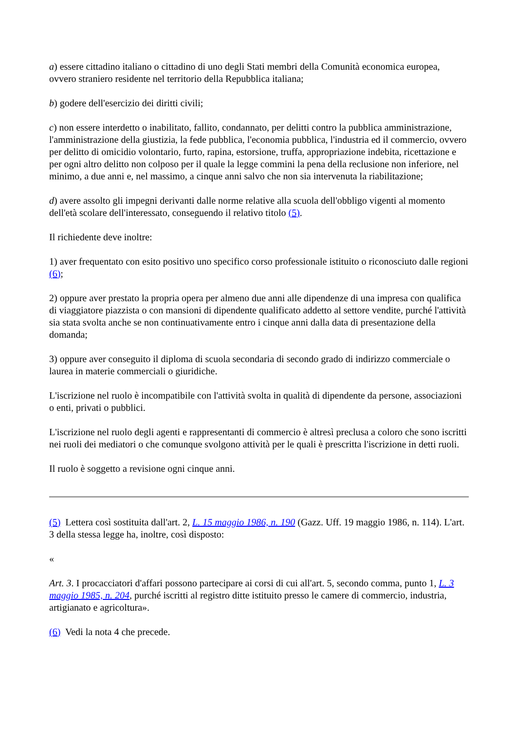a) essere cittadino italiano o cittadino di uno degli Stati membri della Comunità economica europea, ovvero straniero residente nel territorio della Repubblica italiana;
b) godere dell'esercizio dei diritti civili;
c) non essere interdetto o inabilitato, fallito, condannato, per delitti contro la pubblica amministrazione, l'amministrazione della giustizia, la fede pubblica, l'economia pubblica, l'industria ed il commercio, ovvero per delitto di omicidio volontario, furto, rapina, estorsione, truffa, appropriazione indebita, ricettazione e per ogni altro delitto non colposo per il quale la legge commini la pena della reclusione non inferiore, nel minimo, a due anni e, nel massimo, a cinque anni salvo che non sia intervenuta la riabilitazione;
d) avere assolto gli impegni derivanti dalle norme relative alla scuola dell'obbligo vigenti al momento dell'età scolare dell'interessato, conseguendo il relativo titolo (5).
Il richiedente deve inoltre:
1) aver frequentato con esito positivo uno specifico corso professionale istituito o riconosciuto dalle regioni (6);
2) oppure aver prestato la propria opera per almeno due anni alle dipendenze di una impresa con qualifica di viaggiatore piazzista o con mansioni di dipendente qualificato addetto al settore vendite, purché l'attività sia stata svolta anche se non continuativamente entro i cinque anni dalla data di presentazione della domanda;
3) oppure aver conseguito il diploma di scuola secondaria di secondo grado di indirizzo commerciale o laurea in materie commerciali o giuridiche.
L'iscrizione nel ruolo è incompatibile con l'attività svolta in qualità di dipendente da persone, associazioni o enti, privati o pubblici.
L'iscrizione nel ruolo degli agenti e rappresentanti di commercio è altresì preclusa a coloro che sono iscritti nei ruoli dei mediatori o che comunque svolgono attività per le quali è prescritta l'iscrizione in detti ruoli.
Il ruolo è soggetto a revisione ogni cinque anni.
(5) Lettera così sostituita dall'art. 2, L. 15 maggio 1986, n. 190 (Gazz. Uff. 19 maggio 1986, n. 114). L'art. 3 della stessa legge ha, inoltre, così disposto:
«
Art. 3. I procacciatori d'affari possono partecipare ai corsi di cui all'art. 5, secondo comma, punto 1, L. 3 maggio 1985, n. 204, purché iscritti al registro ditte istituito presso le camere di commercio, industria, artigianato e agricoltura».
(6) Vedi la nota 4 che precede.